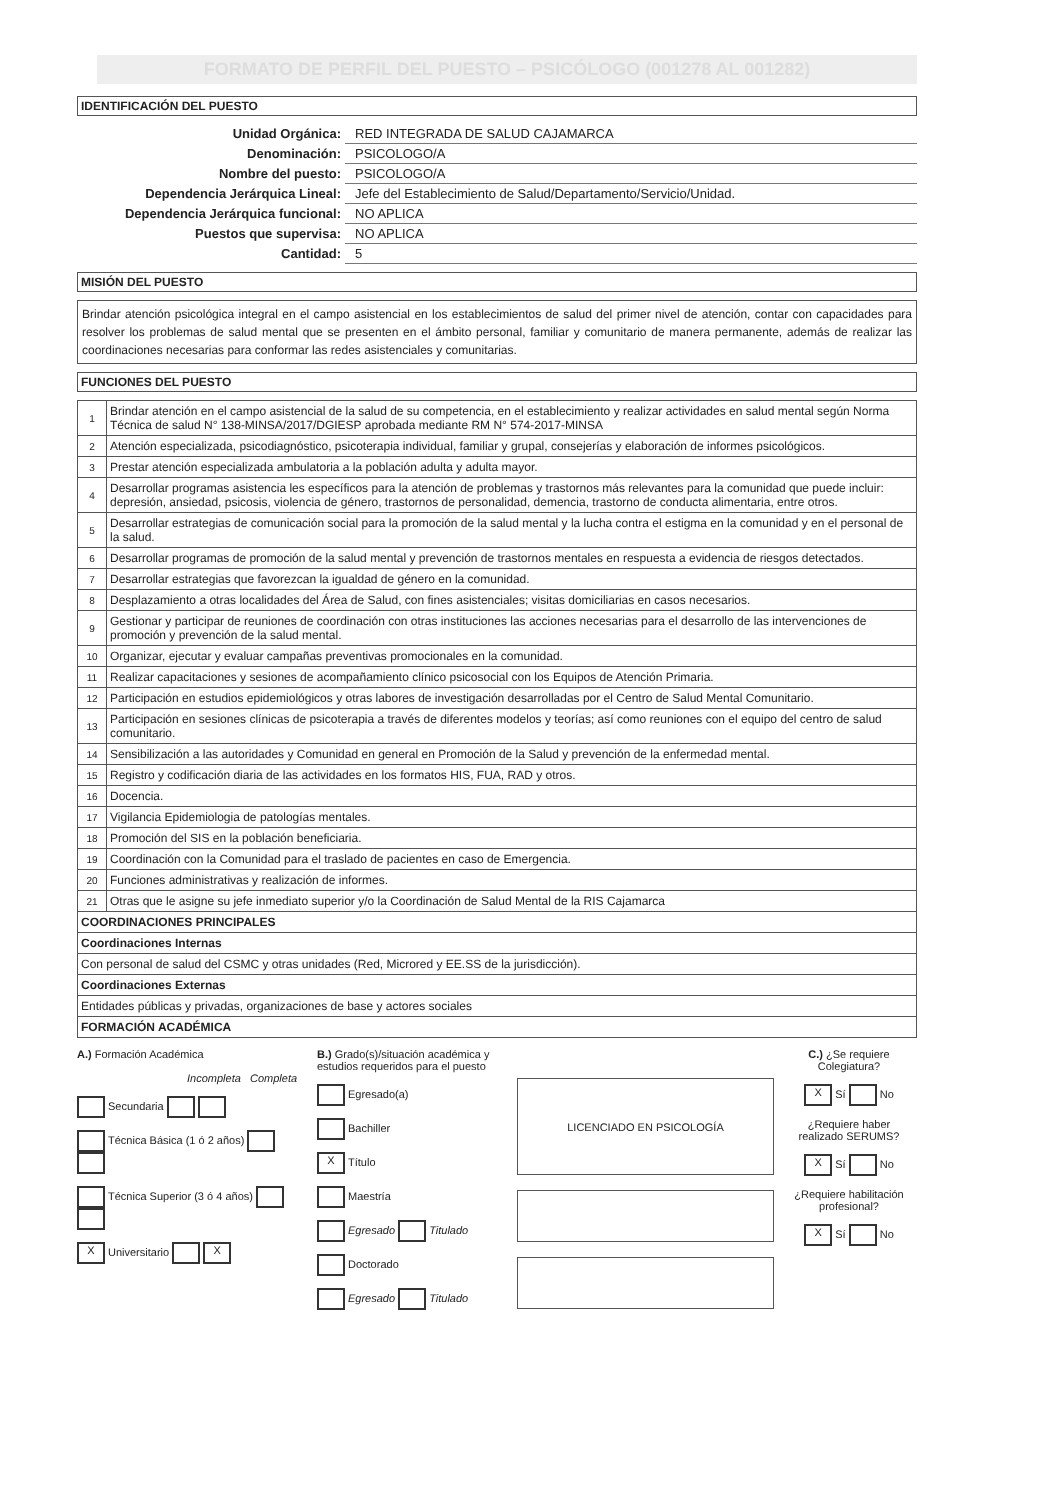FORMATO DE PERFIL DEL PUESTO – PSICÓLOGO (001278 AL 001282)
IDENTIFICACIÓN DEL PUESTO
| Unidad Orgánica: | RED INTEGRADA DE SALUD CAJAMARCA |
| Denominación: | PSICOLOGO/A |
| Nombre del puesto: | PSICOLOGO/A |
| Dependencia Jerárquica Lineal: | Jefe del Establecimiento de Salud/Departamento/Servicio/Unidad. |
| Dependencia Jerárquica funcional: | NO APLICA |
| Puestos que supervisa: | NO APLICA |
| Cantidad: | 5 |
MISIÓN DEL PUESTO
Brindar atención psicológica integral en el campo asistencial en los establecimientos de salud del primer nivel de atención, contar con capacidades para resolver los problemas de salud mental que se presenten en el ámbito personal, familiar y comunitario de manera permanente, además de realizar las coordinaciones necesarias para conformar las redes asistenciales y comunitarias.
FUNCIONES DEL PUESTO
| 1 | Brindar atención en el campo asistencial de la salud de su competencia, en el establecimiento y realizar actividades en salud mental según Norma Técnica de salud N° 138-MINSA/2017/DGIESP aprobada mediante RM N° 574-2017-MINSA |
| 2 | Atención especializada, psicodiagnóstico, psicoterapia individual, familiar y grupal, consejerías y elaboración de informes psicológicos. |
| 3 | Prestar atención especializada ambulatoria a la población adulta y adulta mayor. |
| 4 | Desarrollar programas asistencia les específicos para la atención de problemas y trastornos más relevantes para la comunidad que puede incluir: depresión, ansiedad, psicosis, violencia de género, trastornos de personalidad, demencia, trastorno de conducta alimentaria, entre otros. |
| 5 | Desarrollar estrategias de comunicación social para la promoción de la salud mental y la lucha contra el estigma en la comunidad y en el personal de la salud. |
| 6 | Desarrollar programas de promoción de la salud mental y prevención de trastornos mentales en respuesta a evidencia de riesgos detectados. |
| 7 | Desarrollar estrategias que favorezcan la igualdad de género en la comunidad. |
| 8 | Desplazamiento a otras localidades del Área de Salud, con fines asistenciales; visitas domiciliarias en casos necesarios. |
| 9 | Gestionar y participar de reuniones de coordinación con otras instituciones las acciones necesarias para el desarrollo de las intervenciones de promoción y prevención de la salud mental. |
| 10 | Organizar, ejecutar y evaluar campañas preventivas promocionales en la comunidad. |
| 11 | Realizar capacitaciones y sesiones de acompañamiento clínico psicosocial con los Equipos de Atención Primaria. |
| 12 | Participación en estudios epidemiológicos y otras labores de investigación desarrolladas por el Centro de Salud Mental Comunitario. |
| 13 | Participación en sesiones clínicas de psicoterapia a través de diferentes modelos y teorías; así como reuniones con el equipo del centro de salud comunitario. |
| 14 | Sensibilización a las autoridades y Comunidad en general en Promoción de la Salud y prevención de la enfermedad mental. |
| 15 | Registro y codificación diaria de las actividades en los formatos HIS, FUA, RAD y otros. |
| 16 | Docencia. |
| 17 | Vigilancia Epidemiologia de patologías mentales. |
| 18 | Promoción del SIS en la población beneficiaria. |
| 19 | Coordinación con la Comunidad para el traslado de pacientes en caso de Emergencia. |
| 20 | Funciones administrativas y realización de informes. |
| 21 | Otras que le asigne su jefe inmediato superior y/o la Coordinación de Salud Mental de la RIS Cajamarca |
| COORDINACIONES PRINCIPALES | |
| Coordinaciones Internas | |
| Con personal de salud del CSMC y otras unidades (Red, Microred y EE.SS de la jurisdicción). | |
| Coordinaciones Externas | |
| Entidades públicas y privadas, organizaciones de base y actores sociales | |
| FORMACIÓN ACADÉMICA | |
A.) Formación Académica
Incompleta Completa
Secundaria
Técnica Básica (1 ó 2 años)
Técnica Superior (3 ó 4 años)
X Universitario X
B.) Grado(s)/situación académica y estudios requeridos para el puesto
Egresado(a)
Bachiller
X Título
Maestría
Egresado Titulado
Doctorado
Egresado Titulado
LICENCIADO EN PSICOLOGÍA
C.) ¿Se requiere Colegiatura?
X Sí No
¿Requiere haber realizado SERUMS?
X Sí No
¿Requiere habilitación profesional?
X Sí No